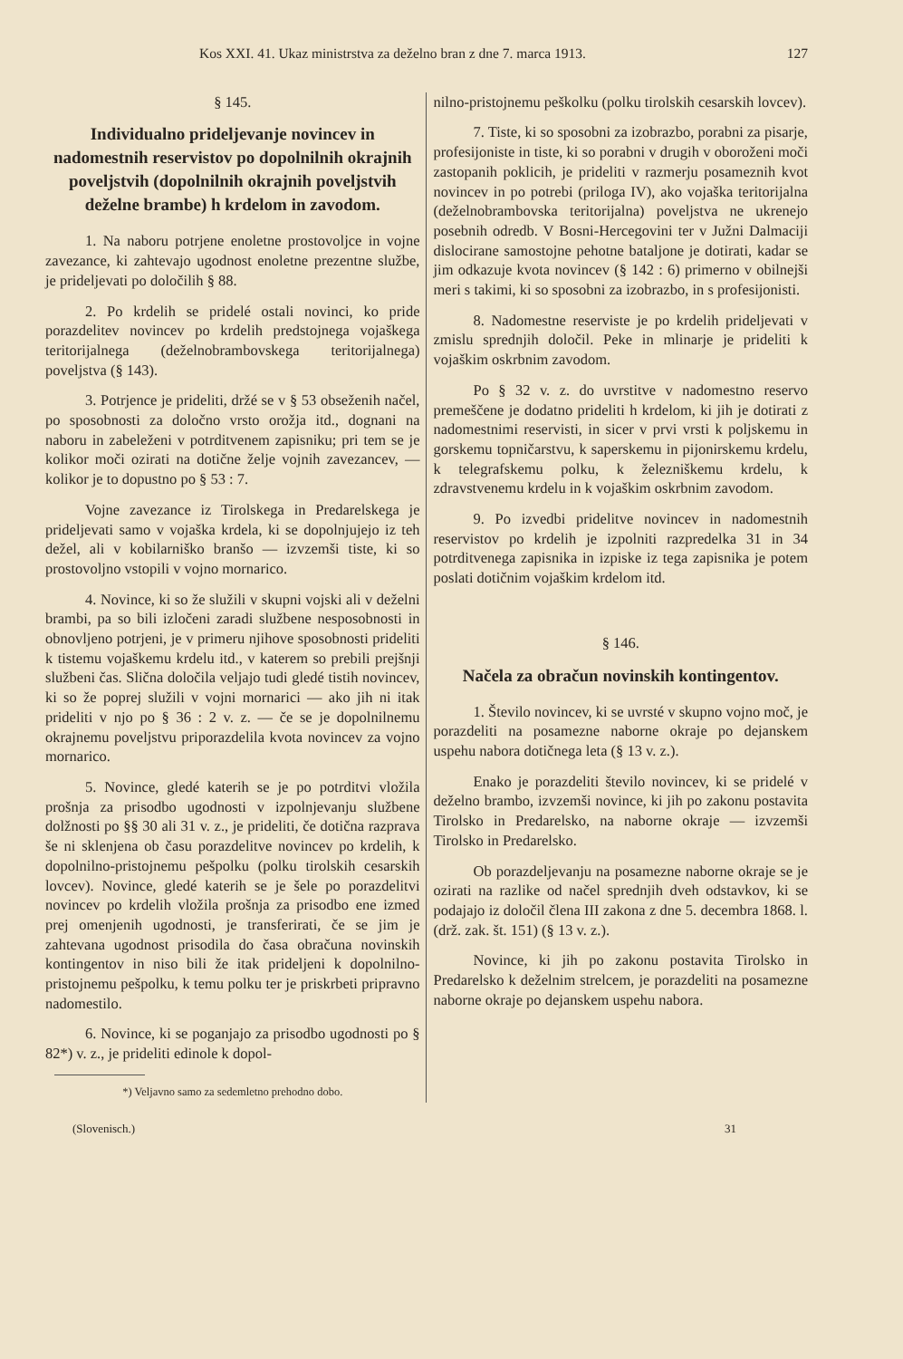Kos XXI. 41. Ukaz ministrstva za deželno bran z dne 7. marca 1913. 127
§ 145.
Individualno prideljevanje novincev in nadomestnih reservistov po dopolnilnih okrajnih poveljstvih (dopolnilnih okrajnih poveljstvih deželne brambe) h krdelom in zavodom.
1. Na naboru potrjene enoletne prostovoljce in vojne zavezance, ki zahtevajo ugodnost enoletne prezentne službe, je prideljevati po določilih § 88.
2. Po krdelih se pridelé ostali novinci, ko pride porazdelitev novincev po krdelih predstojnega vojaškega teritorijalnega (deželnobrambovskega teritorijalnega) poveljstva (§ 143).
3. Potrjence je prideliti, držé se v § 53 obseženih načel, po sposobnosti za določno vrsto orožja itd., dognani na naboru in zabeleženi v potrditvenem zapisniku; pri tem se je kolikor moči ozirati na dotične želje vojnih zavezancev, — kolikor je to dopustno po § 53 : 7.
Vojne zavezance iz Tirolskega in Predarelskega je prideljevati samo v vojaška krdela, ki se dopolnjujejo iz teh dežel, ali v kobilarniško branšo — izvzemši tiste, ki so prostovoljno vstopili v vojno mornarico.
4. Novince, ki so že služili v skupni vojski ali v deželni brambi, pa so bili izločeni zaradi službene nesposobnosti in obnovljeno potrjeni, je v primeru njihove sposobnosti prideliti k tistemu vojaškemu krdelu itd., v katerem so prebili prejšnji službeni čas. Slična določila veljajo tudi gledé tistih novincev, ki so že poprej služili v vojni mornarici — ako jih ni itak prideliti v njo po § 36 : 2 v. z. — če se je dopolnilnemu okrajnemu poveljstvu priporazdelila kvota novincev za vojno mornarico.
5. Novince, gledé katerih se je po potrditvi vložila prošnja za prisodbo ugodnosti v izpolnjevanju službene dolžnosti po §§ 30 ali 31 v. z., je prideliti, če dotična razprava še ni sklenjena ob času porazdelitve novincev po krdelih, k dopolnilno-pristojnemu pešpolku (polku tirolskih cesarskih lovcev). Novince, gledé katerih se je šele po porazdelitvi novincev po krdelih vložila prošnja za prisodbo ene izmed prej omenjenih ugodnosti, je transferirati, če se jim je zahtevana ugodnost prisodila do časa obračuna novinskih kontingentov in niso bili že itak prideljeni k dopolnilno-pristojnemu pešpolku, k temu polku ter je priskrbeti pripravno nadomestilo.
6. Novince, ki se poganjajo za prisodbo ugodnosti po § 82*) v. z., je prideliti edinole k dopol-
*) Veljavno samo za sedemletno prehodno dobo.
nilno-pristojnemu peškolku (polku tirolskih cesarskih lovcev).
7. Tiste, ki so sposobni za izobrazbo, porabni za pisarje, profesijoniste in tiste, ki so porabni v drugih v oboroženi moči zastopanih poklicih, je prideliti v razmerju posameznih kvot novincev in po potrebi (priloga IV), ako vojaška teritorijalna (deželnobrambovska teritorijalna) poveljstva ne ukrenejo posebnih odredb. V Bosni-Hercegovini ter v Južni Dalmaciji dislocirane samostojne pehotne bataljone je dotirati, kadar se jim odkazuje kvota novincev (§ 142 : 6) primerno v obilnejši meri s takimi, ki so sposobni za izobrazbo, in s profesijonisti.
8. Nadomestne reserviste je po krdelih prideljevati v zmislu sprednjih določil. Peke in mlinarje je prideliti k vojaškim oskrbnim zavodom.
Po § 32 v. z. do uvrstitve v nadomestno reservo premeščene je dodatno prideliti h krdelom, ki jih je dotirati z nadomestnimi reservisti, in sicer v prvi vrsti k poljskemu in gorskemu topničarstvu, k saperskemu in pijonirskemu krdelu, k telegrafskemu polku, k železniškemu krdelu, k zdravstvenemu krdelu in k vojaškim oskrbnim zavodom.
9. Po izvedbi pridelitve novincev in nadomestnih reservistov po krdelih je izpolniti razpredelka 31 in 34 potrditvenega zapisnika in izpiske iz tega zapisnika je potem poslati dotičnim vojaškim krdelom itd.
§ 146.
Načela za obračun novinskih kontingentov.
1. Število novincev, ki se uvrsté v skupno vojno moč, je porazdeliti na posamezne naborne okraje po dejanskem uspehu nabora dotičnega leta (§ 13 v. z.).
Enako je porazdeliti število novincev, ki se pridelé v deželno brambo, izvzemši novince, ki jih po zakonu postavita Tirolsko in Predarelsko, na naborne okraje — izvzemši Tirolsko in Predarelsko.
Ob porazdeljevanju na posamezne naborne okraje se je ozirati na razlike od načel sprednjih dveh odstavkov, ki se podajajo iz določil člena III zakona z dne 5. decembra 1868. l. (drž. zak. št. 151) (§ 13 v. z.).
Novince, ki jih po zakonu postavita Tirolsko in Predarelsko k deželnim strelcem, je porazdeliti na posamezne naborne okraje po dejanskem uspehu nabora.
(Slovenisch.) 31